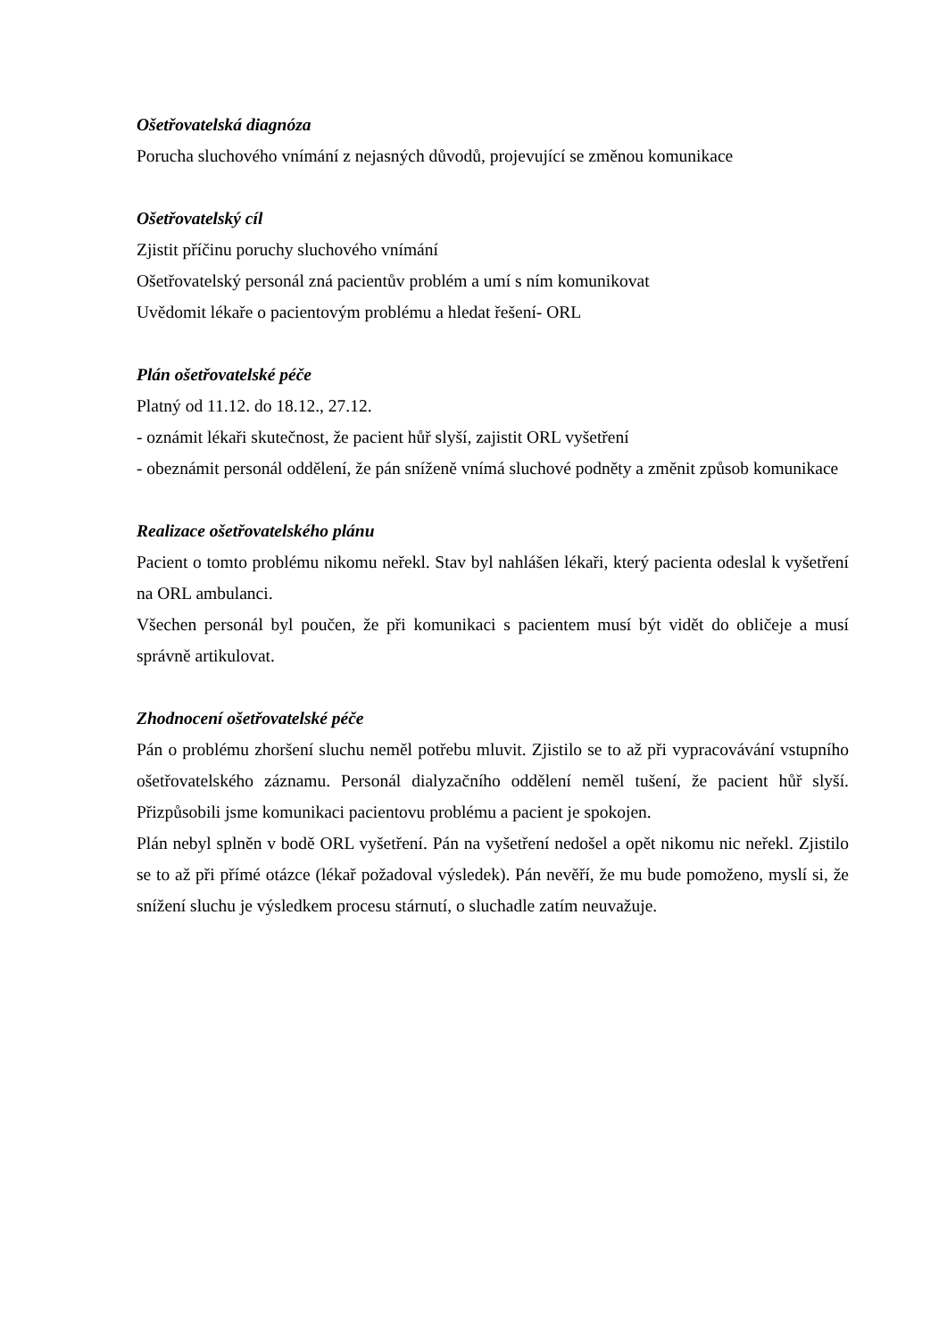Ošetřovatelská diagnóza
Porucha sluchového vnímání z nejasných důvodů, projevující se změnou komunikace
Ošetřovatelský cíl
Zjistit příčinu poruchy sluchového vnímání
Ošetřovatelský personál zná pacientův problém a umí s ním komunikovat
Uvědomit lékaře o pacientovým problému a hledat řešení- ORL
Plán ošetřovatelské péče
Platný od 11.12. do 18.12., 27.12.
- oznámit lékaři skutečnost, že pacient hůř slyší, zajistit ORL vyšetření
- obeznámit personál oddělení, že pán sníženě vnímá sluchové podněty a změnit způsob komunikace
Realizace ošetřovatelského plánu
Pacient o tomto problému nikomu neřekl. Stav byl nahlášen lékaři, který pacienta odeslal k vyšetření na ORL ambulanci.
Všechen personál byl poučen, že při komunikaci s pacientem musí být vidět do obličeje a musí správně artikulovat.
Zhodnocení ošetřovatelské péče
Pán o problému zhoršení sluchu neměl potřebu mluvit. Zjistilo se to až při vypracovávání vstupního ošetřovatelského záznamu. Personál dialyzačního oddělení neměl tušení, že pacient hůř slyší. Přizpůsobili jsme komunikaci pacientovu problému a pacient je spokojen.
Plán nebyl splněn v bodě ORL vyšetření. Pán na vyšetření nedošel a opět nikomu nic neřekl. Zjistilo se to až při přímé otázce (lékař požadoval výsledek). Pán nevěří, že mu bude pomoženo, myslí si, že snížení sluchu je výsledkem procesu stárnutí, o sluchadle zatím neuvažuje.